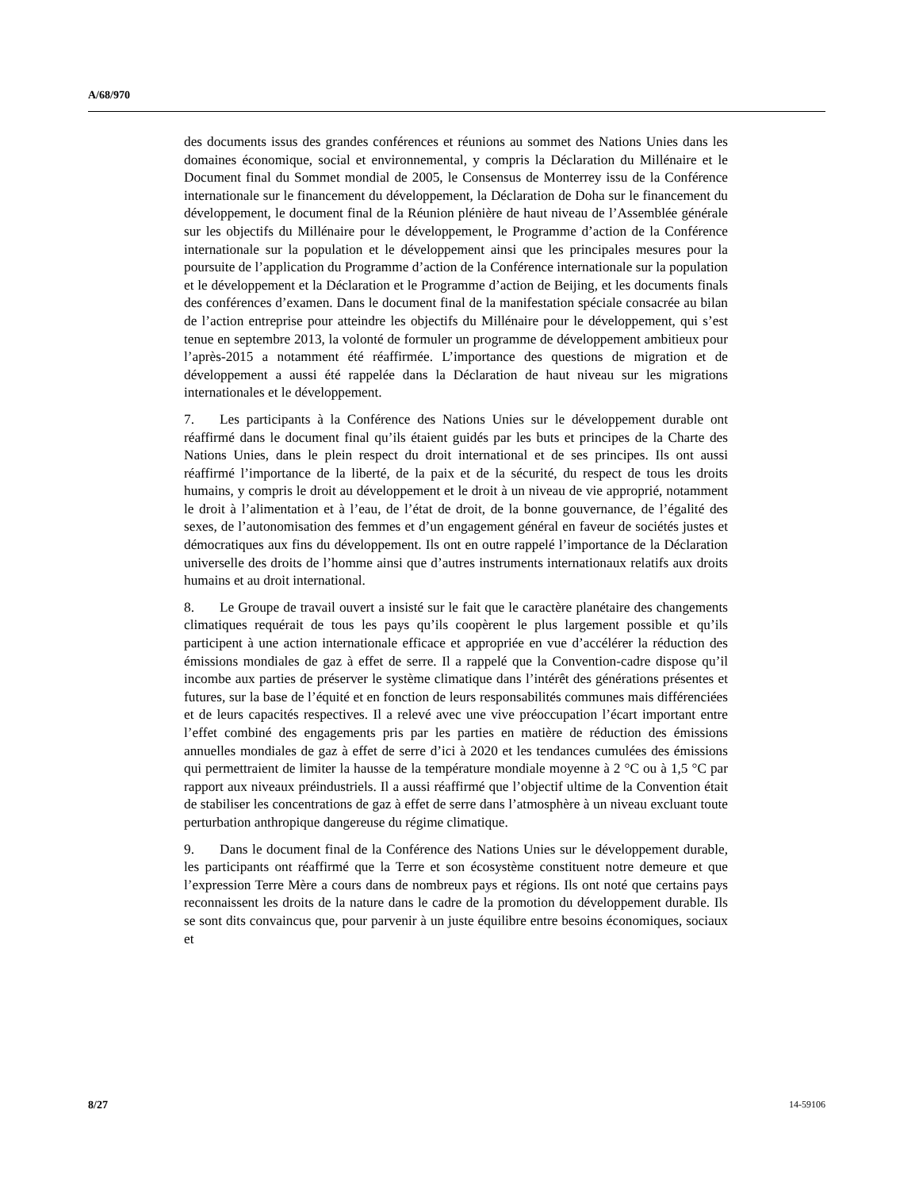A/68/970
des documents issus des grandes conférences et réunions au sommet des Nations Unies dans les domaines économique, social et environnemental, y compris la Déclaration du Millénaire et le Document final du Sommet mondial de 2005, le Consensus de Monterrey issu de la Conférence internationale sur le financement du développement, la Déclaration de Doha sur le financement du développement, le document final de la Réunion plénière de haut niveau de l’Assemblée générale sur les objectifs du Millénaire pour le développement, le Programme d’action de la Conférence internationale sur la population et le développement ainsi que les principales mesures pour la poursuite de l’application du Programme d’action de la Conférence internationale sur la population et le développement et la Déclaration et le Programme d’action de Beijing, et les documents finals des conférences d’examen. Dans le document final de la manifestation spéciale consacrée au bilan de l’action entreprise pour atteindre les objectifs du Millénaire pour le développement, qui s’est tenue en septembre 2013, la volonté de formuler un programme de développement ambitieux pour l’après-2015 a notamment été réaffirmée. L’importance des questions de migration et de développement a aussi été rappelée dans la Déclaration de haut niveau sur les migrations internationales et le développement.
7. Les participants à la Conférence des Nations Unies sur le développement durable ont réaffirmé dans le document final qu’ils étaient guidés par les buts et principes de la Charte des Nations Unies, dans le plein respect du droit international et de ses principes. Ils ont aussi réaffirmé l’importance de la liberté, de la paix et de la sécurité, du respect de tous les droits humains, y compris le droit au développement et le droit à un niveau de vie approprié, notamment le droit à l’alimentation et à l’eau, de l’état de droit, de la bonne gouvernance, de l’égalité des sexes, de l’autonomisation des femmes et d’un engagement général en faveur de sociétés justes et démocratiques aux fins du développement. Ils ont en outre rappelé l’importance de la Déclaration universelle des droits de l’homme ainsi que d’autres instruments internationaux relatifs aux droits humains et au droit international.
8. Le Groupe de travail ouvert a insisté sur le fait que le caractère planétaire des changements climatiques requérait de tous les pays qu’ils coopèrent le plus largement possible et qu’ils participent à une action internationale efficace et appropriée en vue d’accélérer la réduction des émissions mondiales de gaz à effet de serre. Il a rappelé que la Convention-cadre dispose qu’il incombe aux parties de préserver le système climatique dans l’intérêt des générations présentes et futures, sur la base de l’équité et en fonction de leurs responsabilités communes mais différenciées et de leurs capacités respectives. Il a relevé avec une vive préoccupation l’écart important entre l’effet combiné des engagements pris par les parties en matière de réduction des émissions annuelles mondiales de gaz à effet de serre d’ici à 2020 et les tendances cumulées des émissions qui permettraient de limiter la hausse de la température mondiale moyenne à 2 °C ou à 1,5 °C par rapport aux niveaux préindustriels. Il a aussi réaffirmé que l’objectif ultime de la Convention était de stabiliser les concentrations de gaz à effet de serre dans l’atmosphère à un niveau excluant toute perturbation anthropique dangereuse du régime climatique.
9. Dans le document final de la Conférence des Nations Unies sur le développement durable, les participants ont réaffirmé que la Terre et son écosystème constituent notre demeure et que l’expression Terre Mère a cours dans de nombreux pays et régions. Ils ont noté que certains pays reconnaissent les droits de la nature dans le cadre de la promotion du développement durable. Ils se sont dits convaincus que, pour parvenir à un juste équilibre entre besoins économiques, sociaux et
8/27 14-59106